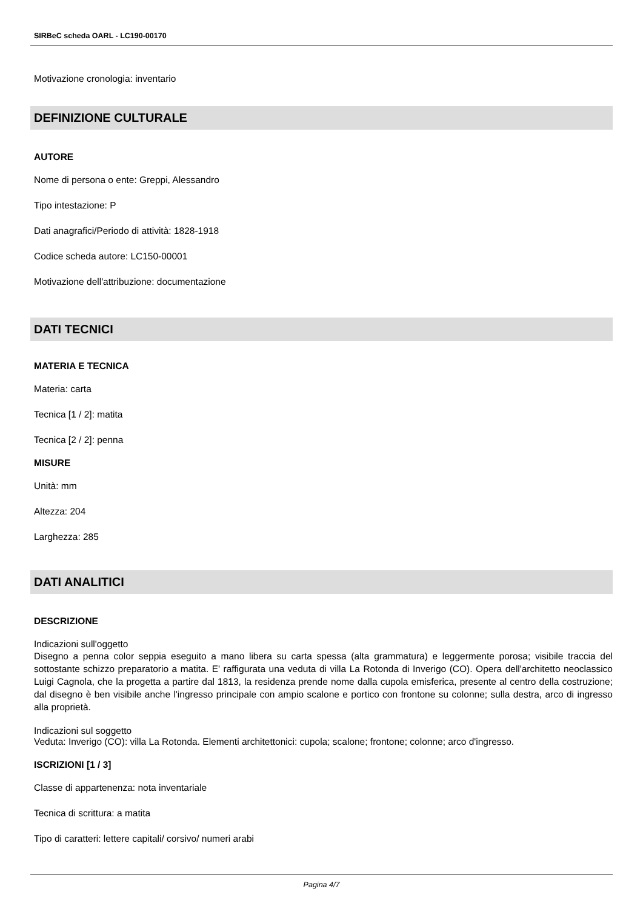SIRBeC scheda OARL - LC190-00170
Motivazione cronologia: inventario
DEFINIZIONE CULTURALE
AUTORE
Nome di persona o ente: Greppi, Alessandro
Tipo intestazione: P
Dati anagrafici/Periodo di attività: 1828-1918
Codice scheda autore: LC150-00001
Motivazione dell'attribuzione: documentazione
DATI TECNICI
MATERIA E TECNICA
Materia: carta
Tecnica [1 / 2]: matita
Tecnica [2 / 2]: penna
MISURE
Unità: mm
Altezza: 204
Larghezza: 285
DATI ANALITICI
DESCRIZIONE
Indicazioni sull'oggetto
Disegno a penna color seppia eseguito a mano libera su carta spessa (alta grammatura) e leggermente porosa; visibile traccia del sottostante schizzo preparatorio a matita. E' raffigurata una veduta di villa La Rotonda di Inverigo (CO). Opera dell'architetto neoclassico Luigi Cagnola, che la progetta a partire dal 1813, la residenza prende nome dalla cupola emisferica, presente al centro della costruzione; dal disegno è ben visibile anche l'ingresso principale con ampio scalone e portico con frontone su colonne; sulla destra, arco di ingresso alla proprietà.
Indicazioni sul soggetto
Veduta: Inverigo (CO): villa La Rotonda. Elementi architettonici: cupola; scalone; frontone; colonne; arco d'ingresso.
ISCRIZIONI [1 / 3]
Classe di appartenenza: nota inventariale
Tecnica di scrittura: a matita
Tipo di caratteri: lettere capitali/ corsivo/ numeri arabi
Pagina 4/7